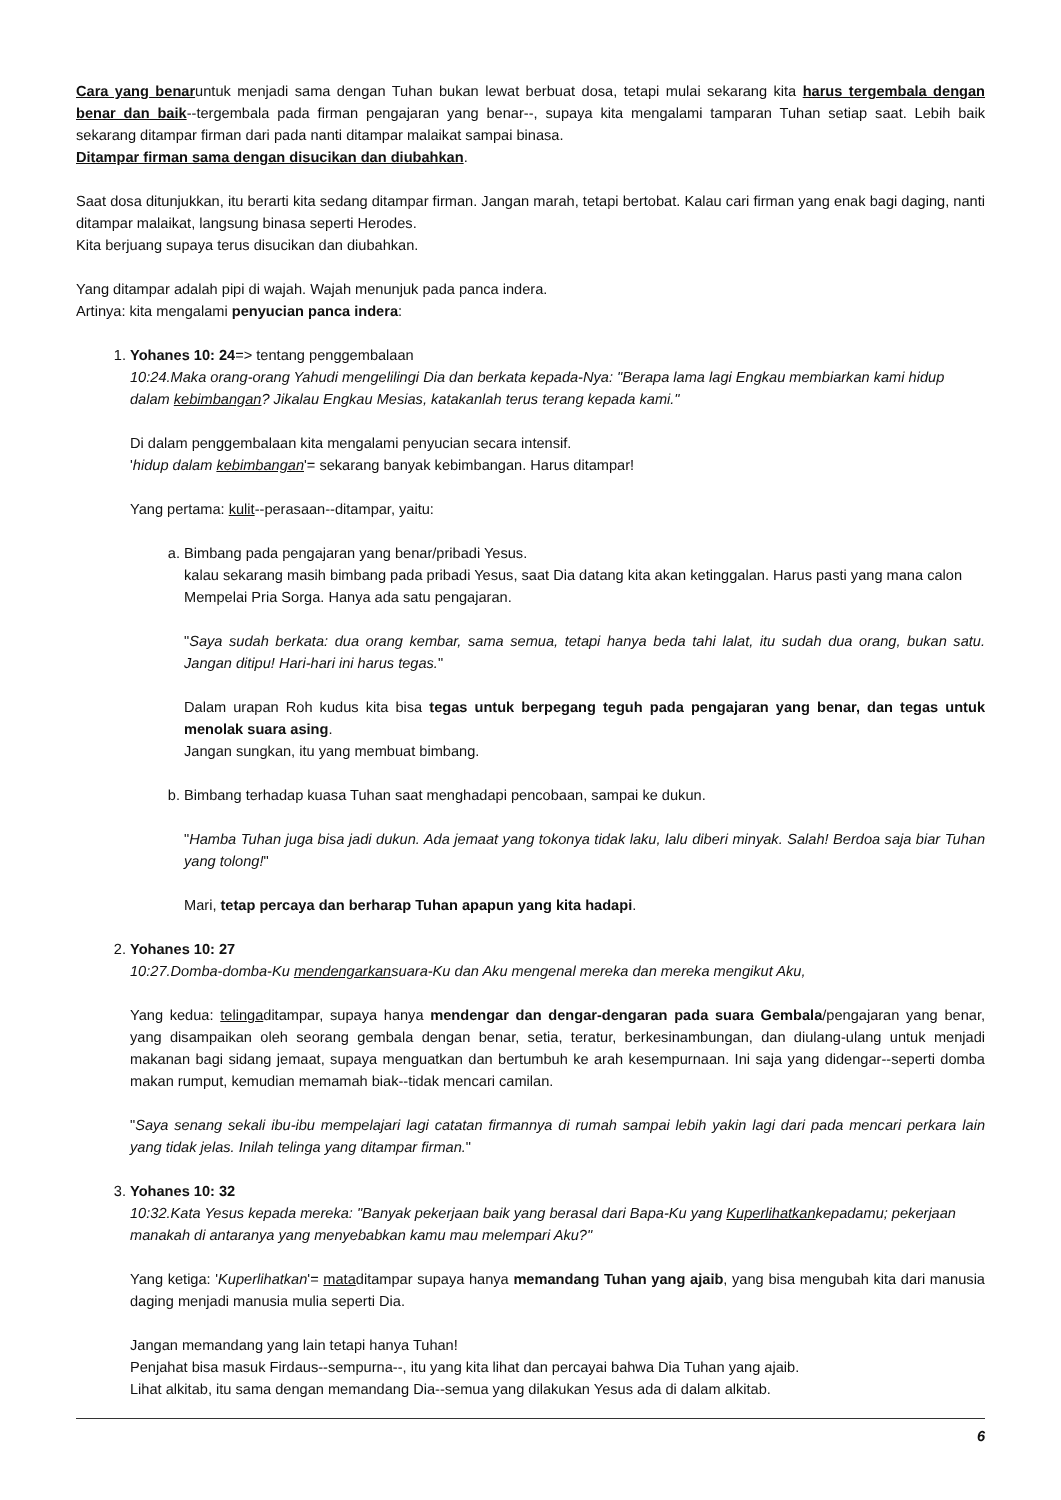Cara yang benaruntuk menjadi sama dengan Tuhan bukan lewat berbuat dosa, tetapi mulai sekarang kita harus tergembala dengan benar dan baik--tergembala pada firman pengajaran yang benar--, supaya kita mengalami tamparan Tuhan setiap saat. Lebih baik sekarang ditampar firman dari pada nanti ditampar malaikat sampai binasa.
Ditampar firman sama dengan disucikan dan diubahkan.
Saat dosa ditunjukkan, itu berarti kita sedang ditampar firman. Jangan marah, tetapi bertobat. Kalau cari firman yang enak bagi daging, nanti ditampar malaikat, langsung binasa seperti Herodes.
Kita berjuang supaya terus disucikan dan diubahkan.
Yang ditampar adalah pipi di wajah. Wajah menunjuk pada panca indera.
Artinya: kita mengalami penyucian panca indera:
1. Yohanes 10: 24=> tentang penggembalaan
10:24.Maka orang-orang Yahudi mengelilingi Dia dan berkata kepada-Nya: "Berapa lama lagi Engkau membiarkan kami hidup dalam kebimbangan? Jikalau Engkau Mesias, katakanlah terus terang kepada kami."
Di dalam penggembalaan kita mengalami penyucian secara intensif.
'hidup dalam kebimbangan'= sekarang banyak kebimbangan. Harus ditampar!
Yang pertama: kulit--perasaan--ditampar, yaitu:
a. Bimbang pada pengajaran yang benar/pribadi Yesus.
kalau sekarang masih bimbang pada pribadi Yesus, saat Dia datang kita akan ketinggalan. Harus pasti yang mana calon Mempelai Pria Sorga. Hanya ada satu pengajaran.
"Saya sudah berkata: dua orang kembar, sama semua, tetapi hanya beda tahi lalat, itu sudah dua orang, bukan satu. Jangan ditipu! Hari-hari ini harus tegas."
Dalam urapan Roh kudus kita bisa tegas untuk berpegang teguh pada pengajaran yang benar, dan tegas untuk menolak suara asing.
Jangan sungkan, itu yang membuat bimbang.
b. Bimbang terhadap kuasa Tuhan saat menghadapi pencobaan, sampai ke dukun.
"Hamba Tuhan juga bisa jadi dukun. Ada jemaat yang tokonya tidak laku, lalu diberi minyak. Salah! Berdoa saja biar Tuhan yang tolong!"
Mari, tetap percaya dan berharap Tuhan apapun yang kita hadapi.
2. Yohanes 10: 27
10:27.Domba-domba-Ku mendengarkansuara-Ku dan Aku mengenal mereka dan mereka mengikut Aku,
Yang kedua: telingaditampar, supaya hanya mendengar dan dengar-dengaran pada suara Gembala/pengajaran yang benar, yang disampaikan oleh seorang gembala dengan benar, setia, teratur, berkesinambungan, dan diulang-ulang untuk menjadi makanan bagi sidang jemaat, supaya menguatkan dan bertumbuh ke arah kesempurnaan. Ini saja yang didengar--seperti domba makan rumput, kemudian memamah biak--tidak mencari camilan.
"Saya senang sekali ibu-ibu mempelajari lagi catatan firmannya di rumah sampai lebih yakin lagi dari pada mencari perkara lain yang tidak jelas. Inilah telinga yang ditampar firman."
3. Yohanes 10: 32
10:32.Kata Yesus kepada mereka: "Banyak pekerjaan baik yang berasal dari Bapa-Ku yang Kuperlihatkankepadamu; pekerjaan manakah di antaranya yang menyebabkan kamu mau melempari Aku?"
Yang ketiga: 'Kuperlihatkan'= mataditampar supaya hanya memandang Tuhan yang ajaib, yang bisa mengubah kita dari manusia daging menjadi manusia mulia seperti Dia.
Jangan memandang yang lain tetapi hanya Tuhan!
Penjahat bisa masuk Firdaus--sempurna--, itu yang kita lihat dan percayai bahwa Dia Tuhan yang ajaib.
Lihat alkitab, itu sama dengan memandang Dia--semua yang dilakukan Yesus ada di dalam alkitab.
6